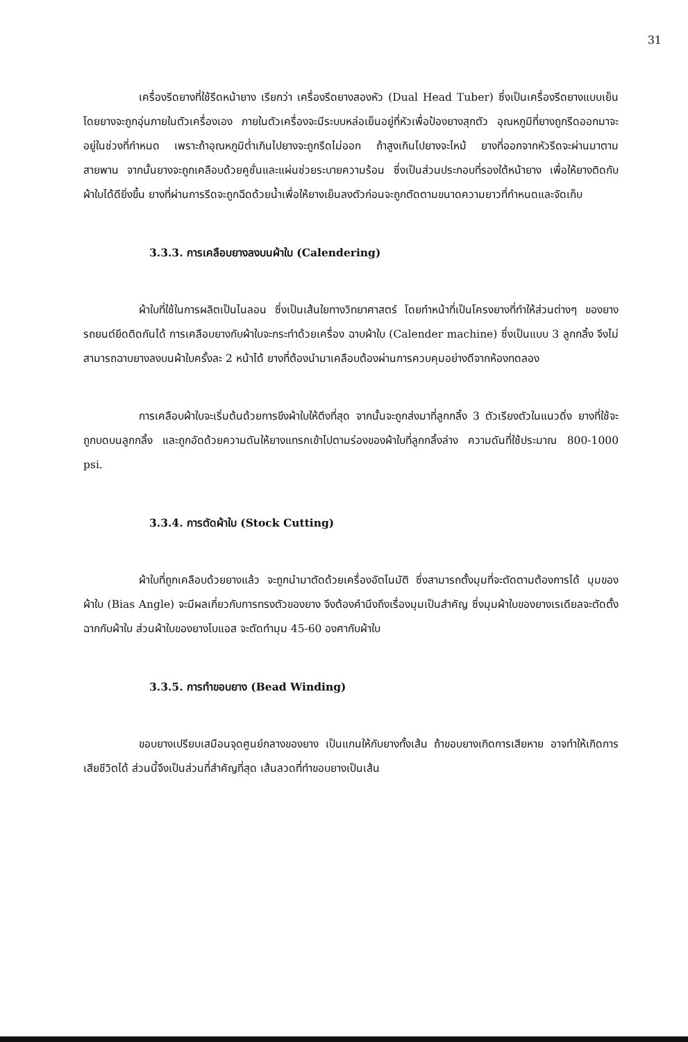31
เครื่องรีดยางที่ใช้รีดหน้ายาง เรียกว่า เครื่องรีดยางสองหัว (Dual Head Tuber) ซึ่งเป็นเครื่องรีดยางแบบเย็น โดยยางจะถูกอุ่นภายในตัวเครื่องเอง ภายในตัวเครื่องจะมีระบบหล่อเย็นอยู่ที่หัวเพื่อป้องยางสุกตัว อุณหภูมิที่ยางถูกรีดออกมาจะอยู่ในช่วงที่กำหนด เพราะถ้าอุณหภูมิต่ำเกินไปยางจะถูกรีดไม่ออก ถ้าสูงเกินไปยางจะไหม้ ยางที่ออกจากหัวรีดจะผ่านมาตามสายพาน จากนั้นยางจะถูกเคลือบด้วยคูชั่นและแผ่นช่วยระบายความร้อน ซึ่งเป็นส่วนประกอบที่รองใต้หน้ายาง เพื่อให้ยางติดกับผ้าใบได้ดียิ่งขึ้น ยางที่ผ่านการรีดจะถูกฉีดด้วยน้ำเพื่อให้ยางเย็นลงตัวก่อนจะถูกตัดตามขนาดความยาวที่กำหนดและจัดเก็บ
3.3.3. การเคลือบยางลงบนผ้าใบ (Calendering)
ผ้าใบที่ใช้ในการผลิตเป็นไนลอน ซึ่งเป็นเส้นใยทางวิทยาศาสตร์ โดยทำหน้าที่เป็นโครงยางที่ทำให้ส่วนต่างๆ ของยางรถยนต์ยึดติดกันได้ การเคลือบยางกับผ้าใบจะกระทำด้วยเครื่อง ฉาบผ้าใบ (Calender machine) ซึ่งเป็นแบบ 3 ลูกกลิ้ง จึงไม่สามารถฉาบยางลงบนผ้าใบครั้งละ 2 หน้าได้ ยางที่ต้องนำมาเคลือบต้องผ่านการควบคุมอย่างดีจากห้องทดลอง
การเคลือบผ้าใบจะเริ่มต้นด้วยการขึงผ้าใบให้ตึงที่สุด จากนั้นจะถูกส่งมาที่ลูกกลิ้ง 3 ตัวเรียงตัวในแนวดิ่ง ยางที่ใช้จะถูกบดบนลูกกลิ้ง และถูกอัดด้วยความดันให้ยางแทรกเข้าไปตามร่องของผ้าใบที่ลูกกลิ้งล่าง ความดันที่ใช้ประมาณ 800-1000 psi.
3.3.4. การตัดผ้าใบ (Stock Cutting)
ผ้าใบที่ถูกเคลือบด้วยยางแล้ว จะถูกนำมาตัดด้วยเครื่องอัตโนมัติ ซึ่งสามารถตั้งมุมที่จะตัดตามต้องการได้ มุมของผ้าใบ (Bias Angle) จะมีผลเกี่ยวกับการทรงตัวของยาง จึงต้องคำนึงถึงเรื่องมุมเป็นสำคัญ ซึ่งมุมผ้าใบของยางเรเดียลจะตัดตั้งฉากกับผ้าใบ ส่วนผ้าใบของยางไบแอส จะตัดทำมุม 45-60 องศากับผ้าใบ
3.3.5. การทำขอบยาง (Bead Winding)
ขอบยางเปรียบเสมือนจุดศูนย์กลางของยาง เป็นแกนให้กับยางทั้งเส้น ถ้าขอบยางเกิดการเสียหาย อาจทำให้เกิดการเสียชีวิตได้ ส่วนนี้จึงเป็นส่วนที่สำคัญที่สุด เส้นลวดที่ทำขอบยางเป็นเส้น